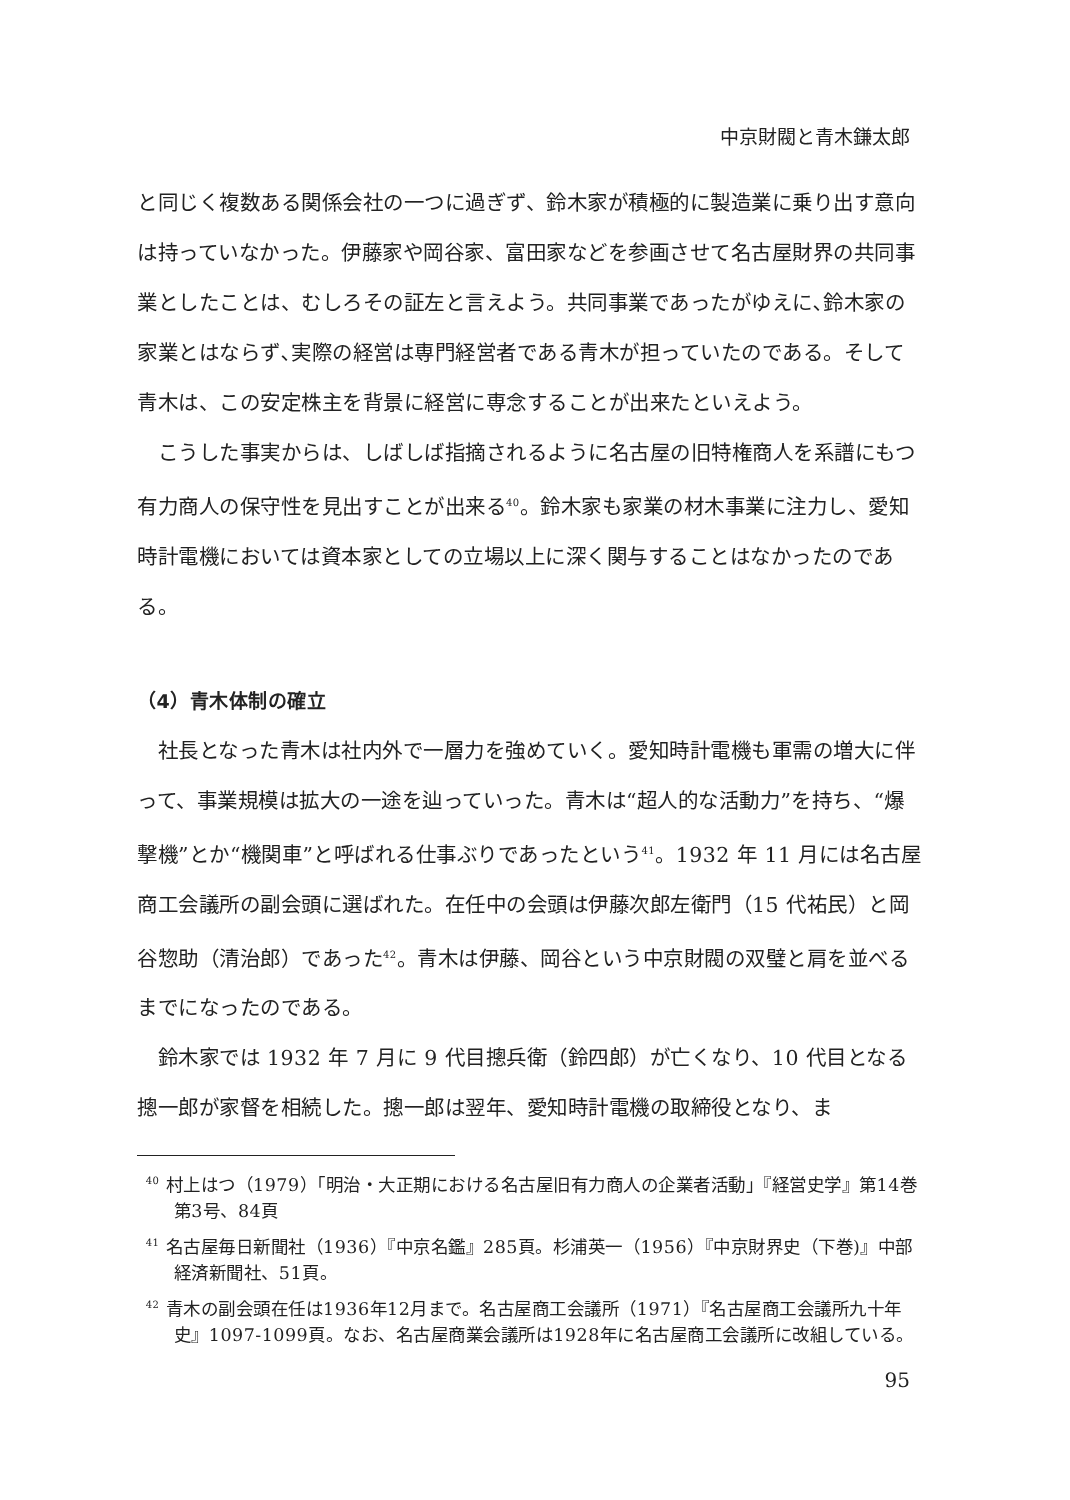中京財閥と青木鎌太郎
と同じく複数ある関係会社の一つに過ぎず、鈴木家が積極的に製造業に乗り出す意向は持っていなかった。伊藤家や岡谷家、富田家などを参画させて名古屋財界の共同事業としたことは、むしろその証左と言えよう。共同事業であったがゆえに､鈴木家の家業とはならず､実際の経営は専門経営者である青木が担っていたのである。そして青木は、この安定株主を背景に経営に専念することが出来たといえよう。
こうした事実からは、しばしば指摘されるように名古屋の旧特権商人を系譜にもつ有力商人の保守性を見出すことが出来る<sup>40</sup>。鈴木家も家業の材木事業に注力し、愛知時計電機においては資本家としての立場以上に深く関与することはなかったのである。
（4）青木体制の確立
社長となった青木は社内外で一層力を強めていく。愛知時計電機も軍需の増大に伴って、事業規模は拡大の一途を辿っていった。青木は“超人的な活動力”を持ち、“爆撃機”とか“機関車”と呼ばれる仕事ぶりであったという<sup>41</sup>。1932 年 11 月には名古屋商工会議所の副会頭に選ばれた。在任中の会頭は伊藤次郎左衛門（15 代祐民）と岡谷惣助（清治郎）であった<sup>42</sup>。青木は伊藤、岡谷という中京財閥の双璧と肩を並べるまでになったのである。
鈴木家では 1932 年 7 月に 9 代目摠兵衛（鈴四郎）が亡くなり、10 代目となる摠一郎が家督を相続した。摠一郎は翌年、愛知時計電機の取締役となり、ま
<sup>40</sup> 村上はつ（1979）「明治・大正期における名古屋旧有力商人の企業者活動」『経営史学』第14巻第3号、84頁
<sup>41</sup> 名古屋毎日新聞社（1936）『中京名鑑』285頁。杉浦英一（1956）『中京財界史（下巻)』中部経済新聞社、51頁。
<sup>42</sup> 青木の副会頭在任は1936年12月まで。名古屋商工会議所（1971）『名古屋商工会議所九十年史』1097-1099頁。なお、名古屋商業会議所は1928年に名古屋商工会議所に改組している。
95